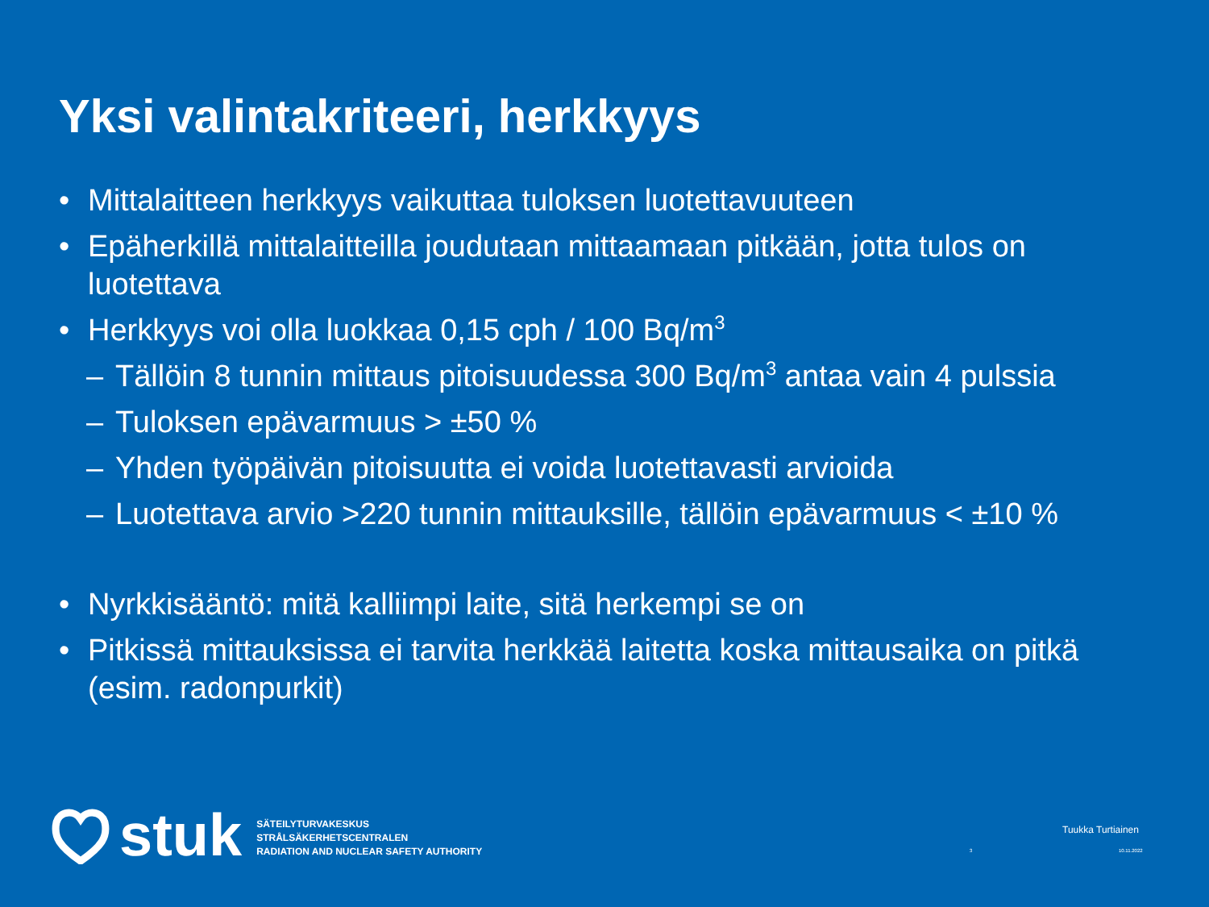Yksi valintakriteeri, herkkyys
• Mittalaitteen herkkyys vaikuttaa tuloksen luotettavuuteen
• Epäherkillä mittalaitteilla joudutaan mittaamaan pitkään, jotta tulos on luotettava
• Herkkyys voi olla luokkaa 0,15 cph / 100 Bq/m<sup>3</sup>
– Tällöin 8 tunnin mittaus pitoisuudessa 300 Bq/m<sup>3</sup> antaa vain 4 pulssia
– Tuloksen epävarmuus > ±50 %
– Yhden työpäivän pitoisuutta ei voida luotettavasti arvioida
– Luotettava arvio >220 tunnin mittauksille, tällöin epävarmuus < ±10 %
• Nyrkkisääntö: mitä kalliimpi laite, sitä herkempi se on
• Pitkissä mittauksissa ei tarvita herkkää laitetta koska mittausaika on pitkä (esim. radonpurkit)
stuk
SÄTEILYTURVAKESKUS
STRÅLSÄKERHETSCENTRALEN
RADIATION AND NUCLEAR SAFETY AUTHORITY
Tuukka Turtiainen
3 10.11.2022